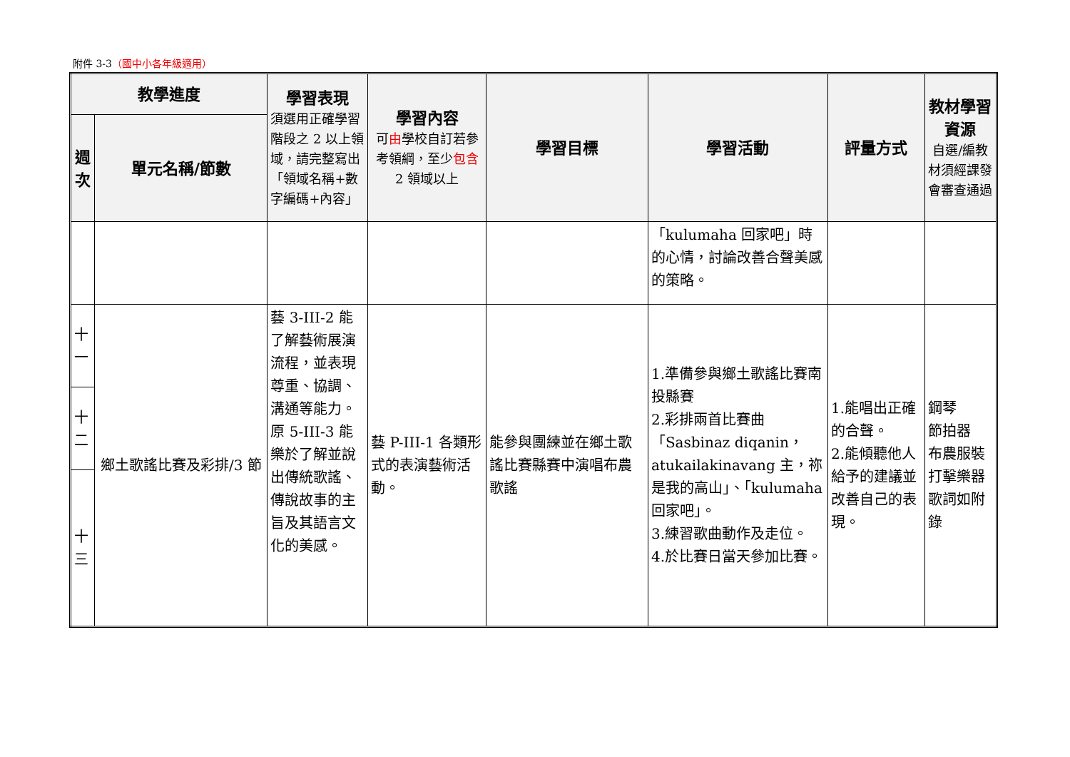附件 3-3（國中小各年級適用）
| 教學進度 | | 學習表現 須選用正確學習階段之 2 以上領域，請完整寫出「領域名稱+數字編碼+內容」 | 學習內容 可 由 學校自訂若參考領綱，至少 包含 2 領域以上 | 學習目標 | 學習活動 | 評量方式 | 教材學習資源 自選/編教材須經課發會審查通過 |
| --- | --- | --- | --- | --- | --- | --- | --- |
| 週次 | 單元名稱/節數 | | | | | | |
| | | | | | 「kulumaha 回家吧」時的心情，討論改善合聲美感的策略。 | | |
| 十一 | 鄉土歌謠比賽及彩排/3 節 | 藝 3-III-2 能了解藝術展演流程，並表現尊重、協調、溝通等能力。原 5-III-3 能樂於了解並說出傳統歌謠、傳說故事的主旨及其語言文化的美感。 | 藝 P-III-1 各類形式的表演藝術活動。 | 能參與團練並在鄉土歌謠比賽縣賽中演唱布農歌謠 | 1.準備參與鄉土歌謠比賽南投縣賽 2.彩排兩首比賽曲「Sasbinaz diqanin，atukailakinavang 主，祢是我的高山」、「kulumaha 回家吧」。 3.練習歌曲動作及走位。 4.於比賽日當天參加比賽。 | 1.能唱出正確的合聲。 2.能傾聽他人給予的建議並改善自己的表現。 | 鋼琴 節拍器 布農服裝 打擊樂器 歌詞如附錄 |
| 十二 | | | | | | | |
| 十三 | | | | | | | |